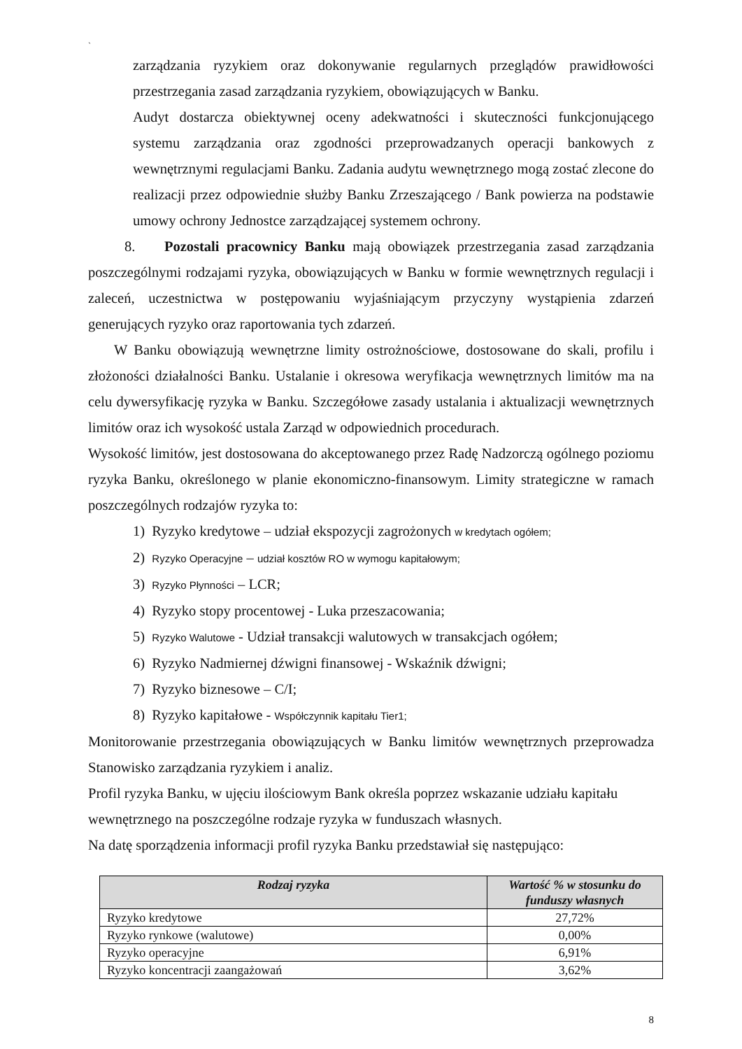`
zarządzania ryzykiem oraz dokonywanie regularnych przeglądów prawidłowości przestrzegania zasad zarządzania ryzykiem, obowiązujących w Banku.
Audyt dostarcza obiektywnej oceny adekwatności i skuteczności funkcjonującego systemu zarządzania oraz zgodności przeprowadzanych operacji bankowych z wewnętrznymi regulacjami Banku. Zadania audytu wewnętrznego mogą zostać zlecone do realizacji przez odpowiednie służby Banku Zrzeszającego / Bank powierza na podstawie umowy ochrony Jednostce zarządzającej systemem ochrony.
8. Pozostali pracownicy Banku mają obowiązek przestrzegania zasad zarządzania poszczególnymi rodzajami ryzyka, obowiązujących w Banku w formie wewnętrznych regulacji i zaleceń, uczestnictwa w postępowaniu wyjaśniającym przyczyny wystąpienia zdarzeń generujących ryzyko oraz raportowania tych zdarzeń.
W Banku obowiązują wewnętrzne limity ostrożnościowe, dostosowane do skali, profilu i złożoności działalności Banku. Ustalanie i okresowa weryfikacja wewnętrznych limitów ma na celu dywersyfikację ryzyka w Banku. Szczegółowe zasady ustalania i aktualizacji wewnętrznych limitów oraz ich wysokość ustala Zarząd w odpowiednich procedurach.
Wysokość limitów, jest dostosowana do akceptowanego przez Radę Nadzorczą ogólnego poziomu ryzyka Banku, określonego w planie ekonomiczno-finansowym. Limity strategiczne w ramach poszczególnych rodzajów ryzyka to:
1) Ryzyko kredytowe – udział ekspozycji zagrożonych w kredytach ogółem;
2) Ryzyko Operacyjne – udział kosztów RO w wymogu kapitałowym;
3) Ryzyko Płynności – LCR;
4) Ryzyko stopy procentowej - Luka przeszacowania;
5) Ryzyko Walutowe - Udział transakcji walutowych w transakcjach ogółem;
6) Ryzyko Nadmiernej dźwigni finansowej - Wskaźnik dźwigni;
7) Ryzyko biznesowe – C/I;
8) Ryzyko kapitałowe - Współczynnik kapitału Tier1;
Monitorowanie przestrzegania obowiązujących w Banku limitów wewnętrznych przeprowadza Stanowisko zarządzania ryzykiem i analiz.
Profil ryzyka Banku, w ujęciu ilościowym Bank określa poprzez wskazanie udziału kapitału wewnętrznego na poszczególne rodzaje ryzyka w funduszach własnych.
Na datę sporządzenia informacji profil ryzyka Banku przedstawiał się następująco:
| Rodzaj ryzyka | Wartość % w stosunku do funduszy własnych |
| --- | --- |
| Ryzyko kredytowe | 27,72% |
| Ryzyko rynkowe (walutowe) | 0,00% |
| Ryzyko operacyjne | 6,91% |
| Ryzyko koncentracji zaangażowań | 3,62% |
8